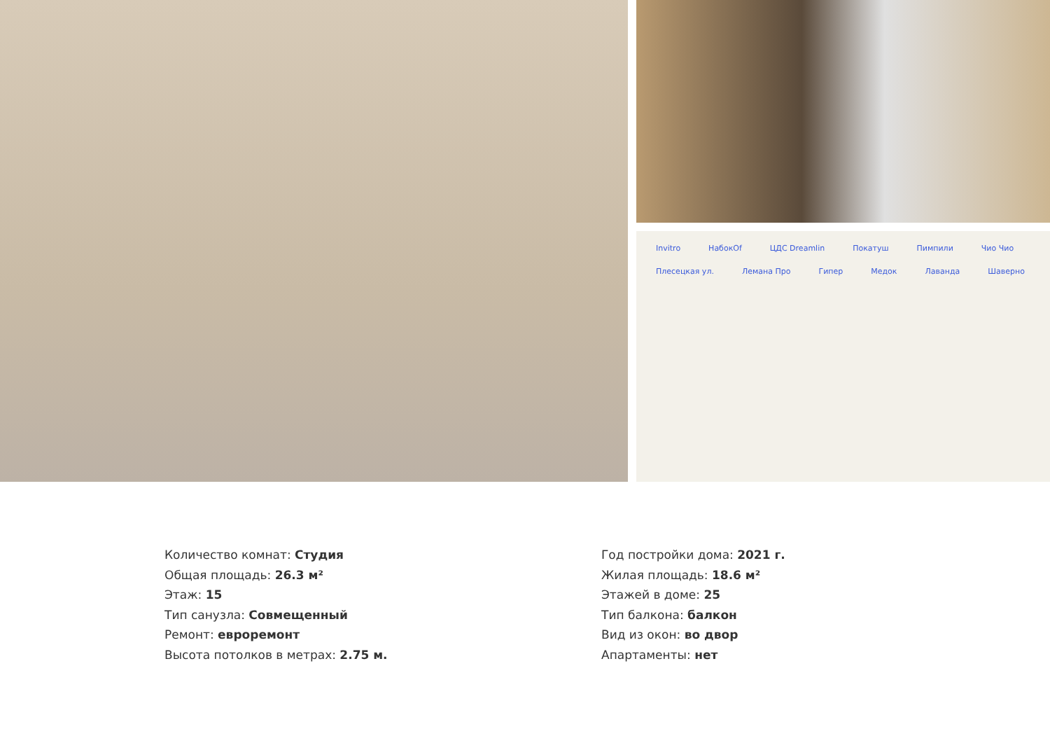Invitro НабокОf ЦДС Dreamlin Покатуш Пимпили Чио Чио Плесецкая ул. Лемана Про Гипер Медок Лаванда Шаверно
Количество комнат: Студия
Общая площадь: 26.3 м²
Этаж: 15
Тип санузла: Совмещенный
Ремонт: евроремонт
Высота потолков в метрах: 2.75 м.
Год постройки дома: 2021 г.
Жилая площадь: 18.6 м²
Этажей в доме: 25
Тип балкона: балкон
Вид из окон: во двор
Апартаменты: нет